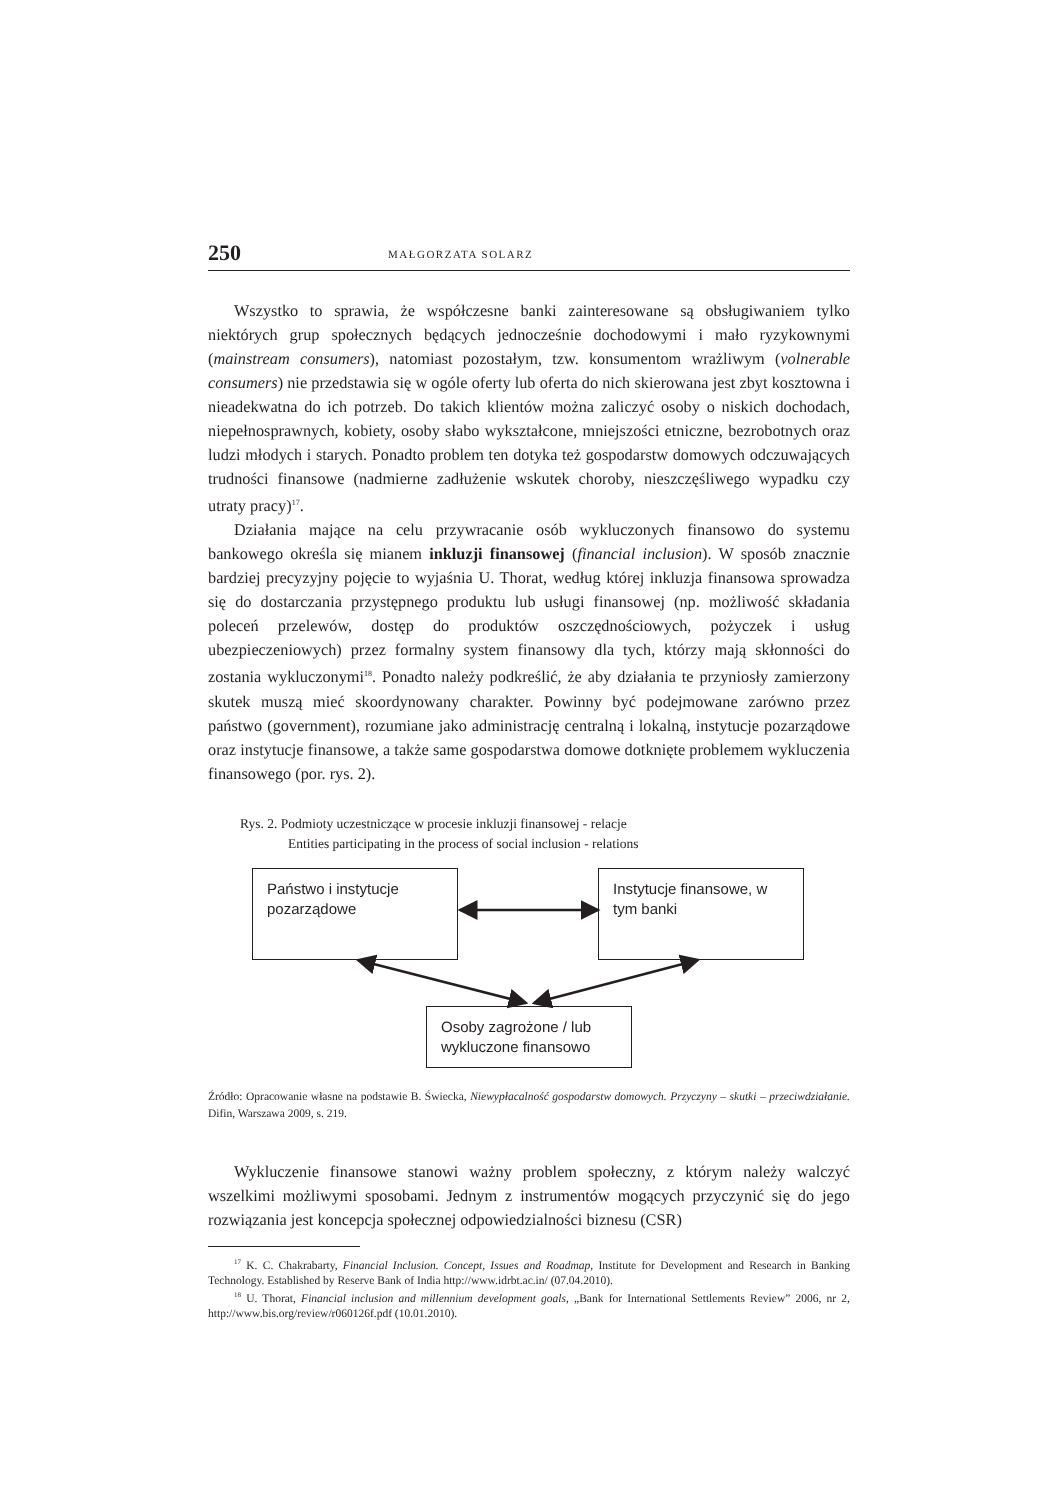250 MAŁGORZATA SOLARZ
Wszystko to sprawia, że współczesne banki zainteresowane są obsługiwaniem tylko niektórych grup społecznych będących jednocześnie dochodowymi i mało ryzykownymi (mainstream consumers), natomiast pozostałym, tzw. konsumentom wrażliwym (volnerable consumers) nie przedstawia się w ogóle oferty lub oferta do nich skierowana jest zbyt kosztowna i nieadekwatna do ich potrzeb. Do takich klientów można zaliczyć osoby o niskich dochodach, niepełnosprawnych, kobiety, osoby słabo wykształcone, mniejszości etniczne, bezrobotnych oraz ludzi młodych i starych. Ponadto problem ten dotyka też gospodarstw domowych odczuwających trudności finansowe (nadmierne zadłużenie wskutek choroby, nieszczęśliwego wypadku czy utraty pracy)<sup>17</sup>.
Działania mające na celu przywracanie osób wykluczonych finansowo do systemu bankowego określa się mianem inkluzji finansowej (financial inclusion). W sposób znacznie bardziej precyzyjny pojęcie to wyjaśnia U. Thorat, według której inkluzja finansowa sprowadza się do dostarczania przystępnego produktu lub usługi finansowej (np. możliwość składania poleceń przelewów, dostęp do produktów oszczędnościowych, pożyczek i usług ubezpieczeniowych) przez formalny system finansowy dla tych, którzy mają skłonności do zostania wykluczonymi<sup>18</sup>. Ponadto należy podkreślić, że aby działania te przyniosły zamierzony skutek muszą mieć skoordynowany charakter. Powinny być podejmowane zarówno przez państwo (government), rozumiane jako administrację centralną i lokalną, instytucje pozarządowe oraz instytucje finansowe, a także same gospodarstwa domowe dotknięte problemem wykluczenia finansowego (por. rys. 2).
Rys. 2. Podmioty uczestniczące w procesie inkluzji finansowej - relacje
Entities participating in the process of social inclusion - relations
Państwo i instytucje pozarządowe
Instytucje finansowe, w tym banki
Osoby zagrożone / lub wykluczone finansowo
Źródło: Opracowanie własne na podstawie B. Świecka, Niewypłacalność gospodarstw domowych. Przyczyny – skutki – przeciwdziałanie. Difin, Warszawa 2009, s. 219.
Wykluczenie finansowe stanowi ważny problem społeczny, z którym należy walczyć wszelkimi możliwymi sposobami. Jednym z instrumentów mogących przyczynić się do jego rozwiązania jest koncepcja społecznej odpowiedzialności biznesu (CSR)
<sup>17</sup> K. C. Chakrabarty, Financial Inclusion. Concept, Issues and Roadmap, Institute for Development and Research in Banking Technology. Established by Reserve Bank of India http://www.idrbt.ac.in/ (07.04.2010).
<sup>18</sup> U. Thorat, Financial inclusion and millennium development goals, „Bank for International Settlements Review” 2006, nr 2, http://www.bis.org/review/r060126f.pdf (10.01.2010).